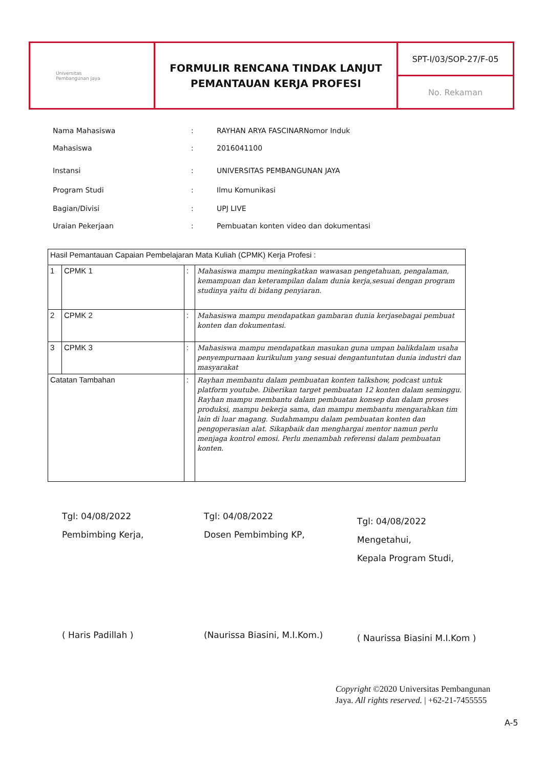Universitas
Pembangunan Jaya
FORMULIR RENCANA TINDAK LANJUT
PEMANTAUAN KERJA PROFESI
SPT-I/03/SOP-27/F-05
No. Rekaman
Nama Mahasiswa: RAYHAN ARYA FASCINARNomor Induk
Mahasiswa: 2016041100
Instansi: UNIVERSITAS PEMBANGUNAN JAYA
Program Studi: Ilmu Komunikasi
Bagian/Divisi: UPJ LIVE
Uraian Pekerjaan: Pembuatan konten video dan dokumentasi
| Hasil Pemantauan Capaian Pembelajaran Mata Kuliah (CPMK) Kerja Profesi : | | | |
| 1 | CPMK 1 | : | Mahasiswa mampu meningkatkan wawasan pengetahuan, pengalaman, kemampuan dan keterampilan dalam dunia kerja,sesuai dengan program studinya yaitu di bidang penyiaran. |
| 2 | CPMK 2 | : | Mahasiswa mampu mendapatkan gambaran dunia kerjasebagai pembuat konten dan dokumentasi. |
| 3 | CPMK 3 | : | Mahasiswa mampu mendapatkan masukan guna umpan balikdalam usaha penyempurnaan kurikulum yang sesuai dengantuntutan dunia industri dan masyarakat |
| Catatan Tambahan | | : | Rayhan membantu dalam pembuatan konten talkshow, podcast untuk platform youtube. Diberikan target pembuatan 12 konten dalam seminggu. Rayhan mampu membantu dalam pembuatan konsep dan dalam proses produksi, mampu bekerja sama, dan mampu membantu mengarahkan tim lain di luar magang. Sudahmampu dalam pembuatan konten dan pengoperasian alat. Sikapbaik dan menghargai mentor namun perlu menjaga kontrol emosi. Perlu menambah referensi dalam pembuatan konten. |
Tgl: 04/08/2022
Pembimbing Kerja,
( Haris Padillah )
Tgl: 04/08/2022
Dosen Pembimbing KP,
(Naurissa Biasini, M.I.Kom.)
Tgl: 04/08/2022
Mengetahui,
Kepala Program Studi,
( Naurissa Biasini M.I.Kom )
Copyright ©2020 Universitas Pembangunan
Jaya. All rights reserved. | +62-21-7455555
A-5